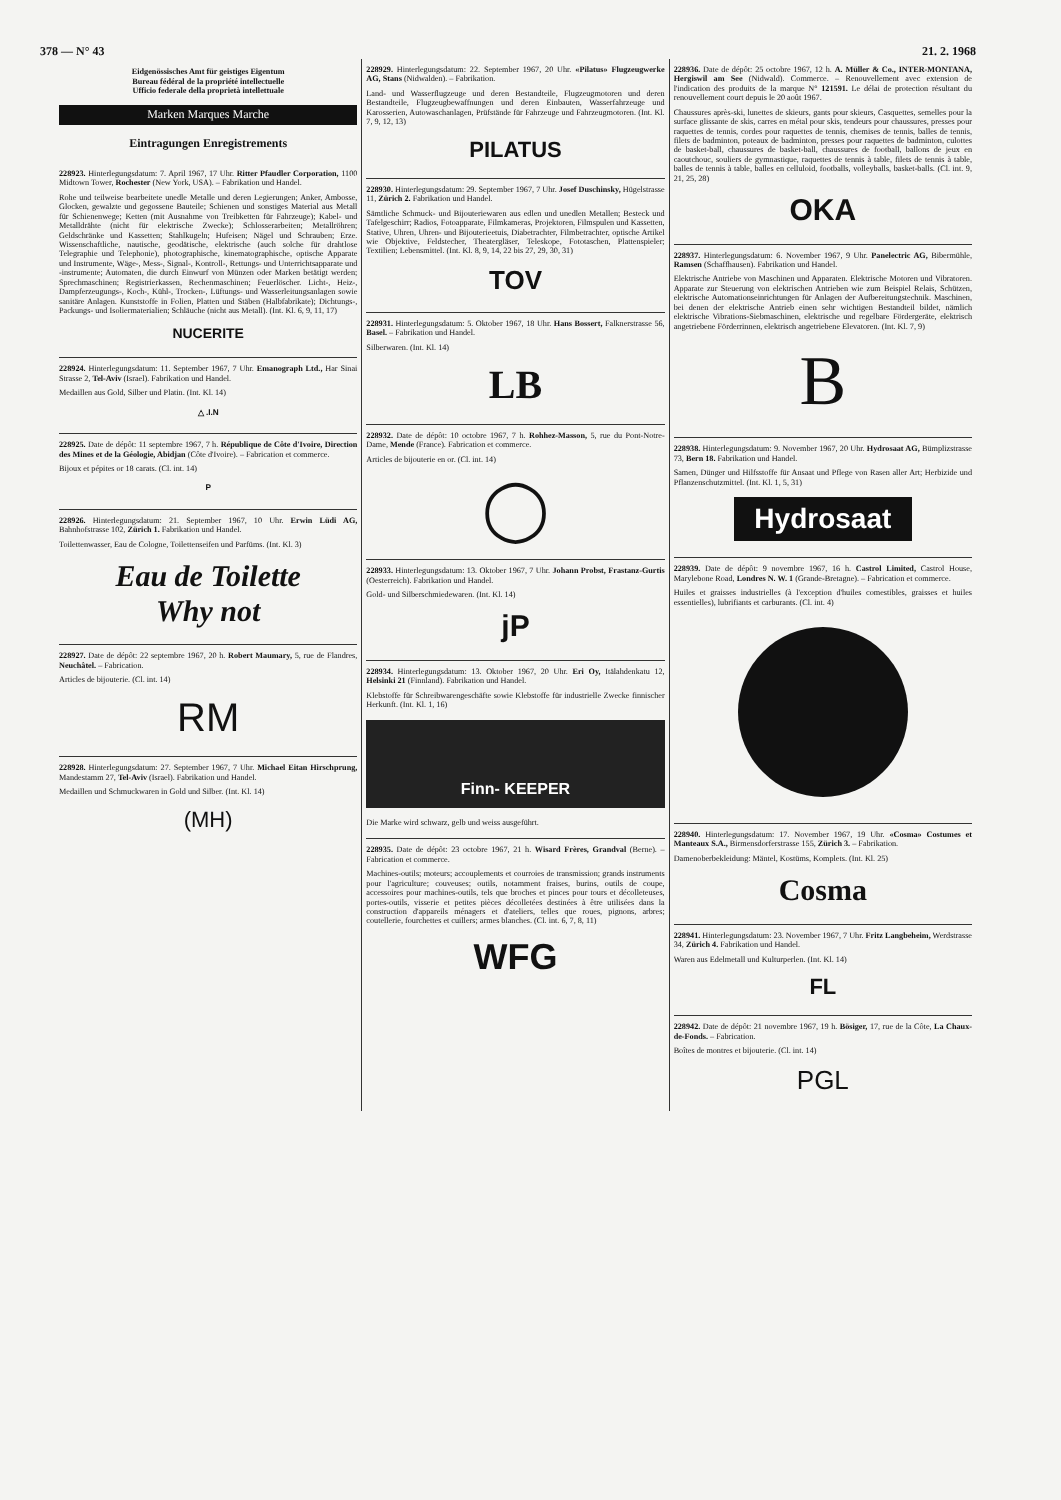378 — N° 43 21. 2. 1968
Eidgenössisches Amt für geistiges Eigentum
Bureau fédéral de la propriété intellectuelle
Ufficio federale della proprietà intellettuale
Marken Marques Marche
Eintragungen Enregistrements
228923. Hinterlegungsdatum: 7. April 1967, 17 Uhr. Ritter Pfaudler Corporation, 1100 Midtown Tower, Rochester (New York, USA). – Fabrikation und Handel.
Rohe und teilweise bearbeitete unedle Metalle und deren Legierungen; Anker, Ambosse, Glocken, gewalzte und gegossene Bauteile; Schienen und sonstiges Material aus Metall für Schienenwege; Ketten (mit Ausnahme von Treibketten für Fahrzeuge); Kabel- und Metalldrähte (nicht für elektrische Zwecke); Schlosserarbeiten; Metallröhren; Geldschränke und Kassetten; Stahlkugeln; Hufeisen; Nägel und Schrauben; Erze. Wissenschaftliche, nautische, geodätische, elektrische (auch solche für drahtlose Telegraphie und Telephonie), photographische, kinematographische, optische Apparate und Instrumente, Wäge-, Mess-, Signal-, Kontroll-, Rettungs- und Unterrichtsapparate und -instrumente; Automaten, die durch Einwurf von Münzen oder Marken betätigt werden; Sprechmaschinen; Registrierkassen, Rechenmaschinen; Feuerlöscher. Licht-, Heiz-, Dampferzeugungs-, Koch-, Kühl-, Trocken-, Lüftungs- und Wasserleitungsanlagen sowie sanitäre Anlagen. Kunststoffe in Folien, Platten und Stäben (Halbfabrikate); Dichtungs-, Packungs- und Isoliermaterialien; Schläuche (nicht aus Metall). (Int. Kl. 6, 9, 11, 17)
NUCERITE
228924. Hinterlegungsdatum: 11. September 1967, 7 Uhr. Emanograph Ltd., Har Sinai Strasse 2, Tel-Aviv (Israel). Fabrikation und Handel.
Medaillen aus Gold, Silber und Platin. (Int. Kl. 14)
△ .I.N
228925. Date de dépôt: 11 septembre 1967, 7 h. République de Côte d'Ivoire, Direction des Mines et de la Géologie, Abidjan (Côte d'Ivoire). – Fabrication et commerce.
Bijoux et pépites or 18 carats. (Cl. int. 14)
P
228926. Hinterlegungsdatum: 21. September 1967, 10 Uhr. Erwin Lüdi AG, Bahnhofstrasse 102, Zürich 1. Fabrikation und Handel.
Toilettenwasser, Eau de Cologne, Toilettenseifen und Parfüms. (Int. Kl. 3)
Eau de Toilette
Why not
228927. Date de dépôt: 22 septembre 1967, 20 h. Robert Maumary, 5, rue de Flandres, Neuchâtel. – Fabrication.
Articles de bijouterie. (Cl. int. 14)
RM
228928. Hinterlegungsdatum: 27. September 1967, 7 Uhr. Michael Eitan Hirschprung, Mandestamm 27, Tel-Aviv (Israel). Fabrikation und Handel.
Medaillen und Schmuckwaren in Gold und Silber. (Int. Kl. 14)
(MH)
228929. Hinterlegungsdatum: 22. September 1967, 20 Uhr. «Pilatus» Flugzeugwerke AG, Stans (Nidwalden). – Fabrikation.
Land- und Wasserflugzeuge und deren Bestandteile, Flugzeugmotoren und deren Bestandteile, Flugzeugbewaffnungen und deren Einbauten, Wasserfahrzeuge und Karosserien, Autowaschanlagen, Prüfstände für Fahrzeuge und Fahrzeugmotoren. (Int. Kl. 7, 9, 12, 13)
PILATUS
228930. Hinterlegungsdatum: 29. September 1967, 7 Uhr. Josef Duschinsky, Hügelstrasse 11, Zürich 2. Fabrikation und Handel.
Sämtliche Schmuck- und Bijouteriewaren aus edlen und unedlen Metallen; Besteck und Tafelgeschirr; Radios, Fotoapparate, Filmkameras, Projektoren, Filmspulen und Kassetten, Stative, Uhren, Uhren- und Bijouterieetuis, Diabetrachter, Filmbetrachter, optische Artikel wie Objektive, Feldstecher, Theatergläser, Teleskope, Fototaschen, Plattenspieler; Textilien; Lebensmittel. (Int. Kl. 8, 9, 14, 22 bis 27, 29, 30, 31)
TOV
228931. Hinterlegungsdatum: 5. Oktober 1967, 18 Uhr. Hans Bossert, Falknerstrasse 56, Basel. – Fabrikation und Handel.
Silberwaren. (Int. Kl. 14)
LB
228932. Date de dépôt: 10 octobre 1967, 7 h. Rohhez-Masson, 5, rue du Pont-Notre-Dame, Mende (France). Fabrication et commerce.
Articles de bijouterie en or. (Cl. int. 14)
◯
228933. Hinterlegungsdatum: 13. Oktober 1967, 7 Uhr. Johann Probst, Frastanz-Gurtis (Oesterreich). Fabrikation und Handel.
Gold- und Silberschmiedewaren. (Int. Kl. 14)
jP
228934. Hinterlegungsdatum: 13. Oktober 1967, 20 Uhr. Eri Oy, Itälahdenkatu 12, Helsinki 21 (Finnland). Fabrikation und Handel.
Klebstoffe für Schreibwarengeschäfte sowie Klebstoffe für industrielle Zwecke finnischer Herkunft. (Int. Kl. 1, 16)
Finn- KEEPER
Die Marke wird schwarz, gelb und weiss ausgeführt.
228935. Date de dépôt: 23 octobre 1967, 21 h. Wisard Frères, Grandval (Berne). – Fabrication et commerce.
Machines-outils; moteurs; accouplements et courroies de transmission; grands instruments pour l'agriculture; couveuses; outils, notamment fraises, burins, outils de coupe, accessoires pour machines-outils, tels que broches et pinces pour tours et décolleteuses, portes-outils, visserie et petites pièces décolletées destinées à être utilisées dans la construction d'appareils ménagers et d'ateliers, telles que roues, pignons, arbres; coutellerie, fourchettes et cuillers; armes blanches. (Cl. int. 6, 7, 8, 11)
WFG
228936. Date de dépôt: 25 octobre 1967, 12 h. A. Müller & Co., INTER-MONTANA, Hergiswil am See (Nidwald). Commerce. – Renouvellement avec extension de l'indication des produits de la marque N° 121591. Le délai de protection résultant du renouvellement court depuis le 20 août 1967.
Chaussures après-ski, lunettes de skieurs, gants pour skieurs, Casquettes, semelles pour la surface glissante de skis, carres en métal pour skis, tendeurs pour chaussures, presses pour raquettes de tennis, cordes pour raquettes de tennis, chemises de tennis, balles de tennis, filets de badminton, poteaux de badminton, presses pour raquettes de badminton, culottes de basket-ball, chaussures de basket-ball, chaussures de football, ballons de jeux en caoutchouc, souliers de gymnastique, raquettes de tennis à table, filets de tennis à table, balles de tennis à table, balles en celluloid, footballs, volleyballs, basket-balls. (Cl. int. 9, 21, 25, 28)
OKA
228937. Hinterlegungsdatum: 6. November 1967, 9 Uhr. Panelectric AG, Bibermühle, Ramsen (Schaffhausen). Fabrikation und Handel.
Elektrische Antriebe von Maschinen und Apparaten. Elektrische Motoren und Vibratoren. Apparate zur Steuerung von elektrischen Antrieben wie zum Beispiel Relais, Schützen, elektrische Automationseinrichtungen für Anlagen der Aufbereitungstechnik. Maschinen, bei denen der elektrische Antrieb einen sehr wichtigen Bestandteil bildet, nämlich elektrische Vibrations-Siebmaschinen, elektrische und regelbare Fördergeräte, elektrisch angetriebene Förderrinnen, elektrisch angetriebene Elevatoren. (Int. Kl. 7, 9)
B
228938. Hinterlegungsdatum: 9. November 1967, 20 Uhr. Hydrosaat AG, Bümplizstrasse 73, Bern 18. Fabrikation und Handel.
Samen, Dünger und Hilfsstoffe für Ansaat und Pflege von Rasen aller Art; Herbizide und Pflanzenschutzmittel. (Int. Kl. 1, 5, 31)
Hydrosaat
228939. Date de dépôt: 9 novembre 1967, 16 h. Castrol Limited, Castrol House, Marylebone Road, Londres N. W. 1 (Grande-Bretagne). – Fabrication et commerce.
Huiles et graisses industrielles (à l'exception d'huiles comestibles, graisses et huiles essentielles), lubrifiants et carburants. (Cl. int. 4)
228940. Hinterlegungsdatum: 17. November 1967, 19 Uhr. «Cosma» Costumes et Manteaux S.A., Birmensdorferstrasse 155, Zürich 3. – Fabrikation.
Damenoberbekleidung: Mäntel, Kostüms, Komplets. (Int. Kl. 25)
Cosma
228941. Hinterlegungsdatum: 23. November 1967, 7 Uhr. Fritz Langbeheim, Werdstrasse 34, Zürich 4. Fabrikation und Handel.
Waren aus Edelmetall und Kulturperlen. (Int. Kl. 14)
FL
228942. Date de dépôt: 21 novembre 1967, 19 h. Bösiger, 17, rue de la Côte, La Chaux-de-Fonds. – Fabrication.
Boîtes de montres et bijouterie. (Cl. int. 14)
PGL